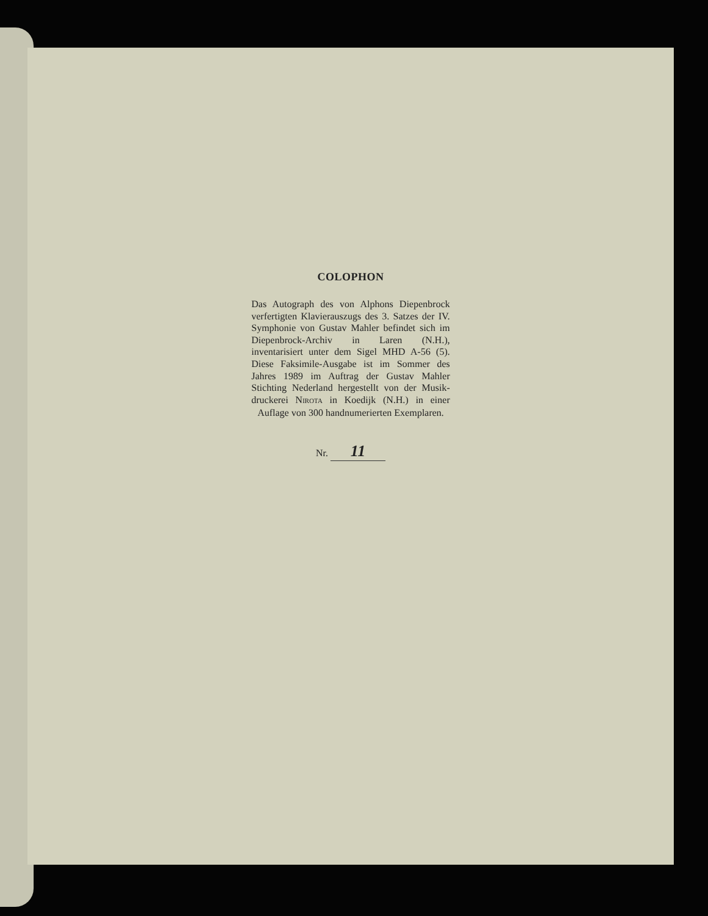COLOPHON
Das Autograph des von Alphons Diepen­brock verfertigten Klavierauszugs des 3. Satzes der IV. Symphonie von Gustav Mahler befindet sich im Diepenbrock-Archiv in Laren (N.H.), inventarisiert unter dem Sigel MHD A-56 (5). Diese Faksimile-Ausgabe ist im Sommer des Jahres 1989 im Auftrag der Gustav Mahler Stichting Neder­land hergestellt von der Musik­druckerei NIROTA in Koedijk (N.H.) in einer Auflage von 300 handnumerierten Exemplaren.
Nr. 11